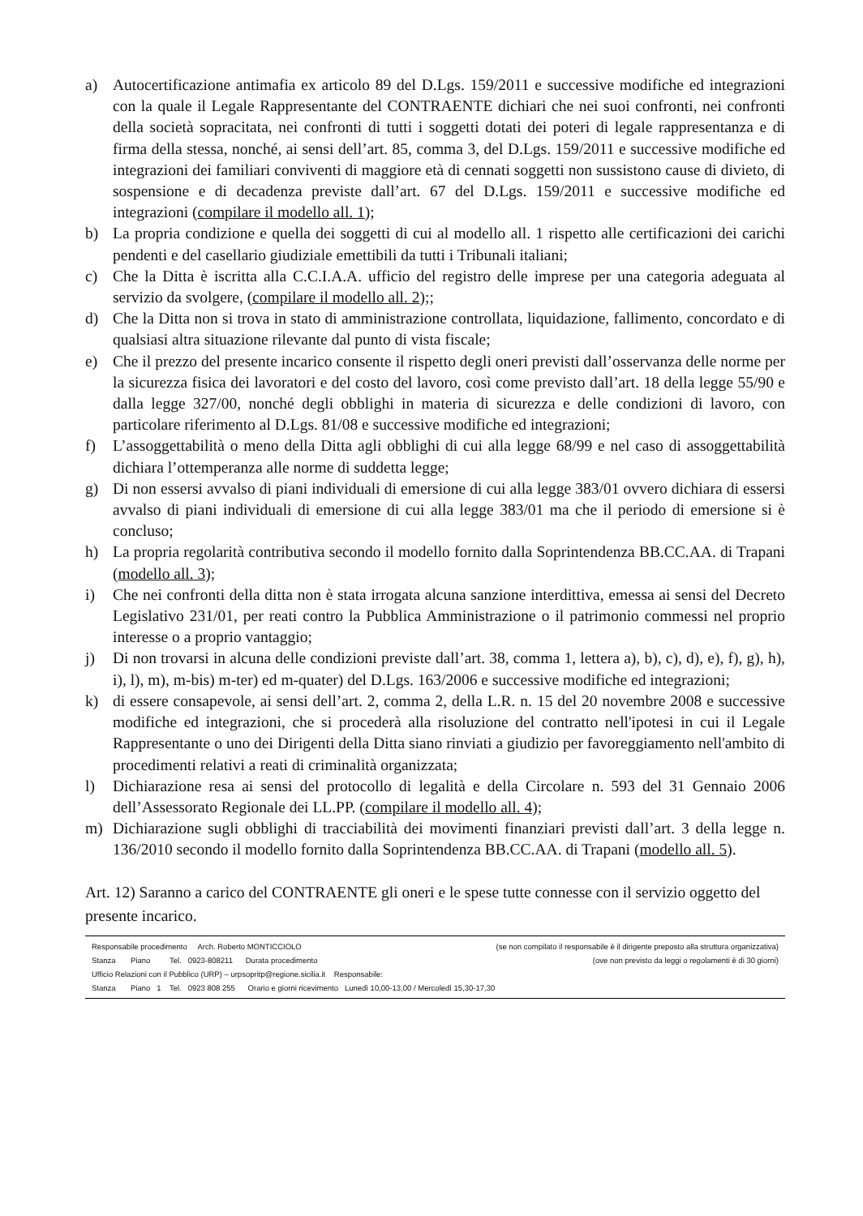a) Autocertificazione antimafia ex articolo 89 del D.Lgs. 159/2011 e successive modifiche ed integrazioni con la quale il Legale Rappresentante del CONTRAENTE dichiari che nei suoi confronti, nei confronti della società sopracitata, nei confronti di tutti i soggetti dotati dei poteri di legale rappresentanza e di firma della stessa, nonché, ai sensi dell’art. 85, comma 3, del D.Lgs. 159/2011 e successive modifiche ed integrazioni dei familiari conviventi di maggiore età di cennati soggetti non sussistono cause di divieto, di sospensione e di decadenza previste dall’art. 67 del D.Lgs. 159/2011 e successive modifiche ed integrazioni (compilare il modello all. 1);
b) La propria condizione e quella dei soggetti di cui al modello all. 1 rispetto alle certificazioni dei carichi pendenti e del casellario giudiziale emettibili da tutti i Tribunali italiani;
c) Che la Ditta è iscritta alla C.C.I.A.A. ufficio del registro delle imprese per una categoria adeguata al servizio da svolgere, (compilare il modello all. 2);;
d) Che la Ditta non si trova in stato di amministrazione controllata, liquidazione, fallimento, concordato e di qualsiasi altra situazione rilevante dal punto di vista fiscale;
e) Che il prezzo del presente incarico consente il rispetto degli oneri previsti dall’osservanza delle norme per la sicurezza fisica dei lavoratori e del costo del lavoro, così come previsto dall’art. 18 della legge 55/90 e dalla legge 327/00, nonché degli obblighi in materia di sicurezza e delle condizioni di lavoro, con particolare riferimento al D.Lgs. 81/08 e successive modifiche ed integrazioni;
f) L’assoggettabilità o meno della Ditta agli obblighi di cui alla legge 68/99 e nel caso di assoggettabilità dichiara l’ottemperanza alle norme di suddetta legge;
g) Di non essersi avvalso di piani individuali di emersione di cui alla legge 383/01 ovvero dichiara di essersi avvalso di piani individuali di emersione di cui alla legge 383/01 ma che il periodo di emersione si è concluso;
h) La propria regolarità contributiva secondo il modello fornito dalla Soprintendenza BB.CC.AA. di Trapani (modello all. 3);
i) Che nei confronti della ditta non è stata irrogata alcuna sanzione interdittiva, emessa ai sensi del Decreto Legislativo 231/01, per reati contro la Pubblica Amministrazione o il patrimonio commessi nel proprio interesse o a proprio vantaggio;
j) Di non trovarsi in alcuna delle condizioni previste dall’art. 38, comma 1, lettera a), b), c), d), e), f), g), h), i), l), m), m-bis) m-ter) ed m-quater) del D.Lgs. 163/2006 e successive modifiche ed integrazioni;
k) di essere consapevole, ai sensi dell’art. 2, comma 2, della L.R. n. 15 del 20 novembre 2008 e successive modifiche ed integrazioni, che si procederà alla risoluzione del contratto nell'ipotesi in cui il Legale Rappresentante o uno dei Dirigenti della Ditta siano rinviati a giudizio per favoreggiamento nell'ambito di procedimenti relativi a reati di criminalità organizzata;
l) Dichiarazione resa ai sensi del protocollo di legalità e della Circolare n. 593 del 31 Gennaio 2006 dell’Assessorato Regionale dei LL.PP. (compilare il modello all. 4);
m) Dichiarazione sugli obblighi di tracciabilità dei movimenti finanziari previsti dall’art. 3 della legge n. 136/2010 secondo il modello fornito dalla Soprintendenza BB.CC.AA. di Trapani (modello all. 5).
Art. 12) Saranno a carico del CONTRAENTE gli oneri e le spese tutte connesse con il servizio oggetto del presente incarico.
Responsabile procedimento Arch. Roberto MONTICCIOLO (se non compilato il responsabile è il dirigente preposto alla struttura organizzativa)
Stanza Piano Tel. 0923-808211 Durata procedimento (ove non previsto da leggi o regolamenti è di 30 giorni)
Ufficio Relazioni con il Pubblico (URP) – urpsopritp@regione.sicilia.it Responsabile:
Stanza Piano 1 Tel. 0923 808 255 Orario e giorni ricevimento Lunedì 10,00-13,00 / Mercoledì 15,30-17,30